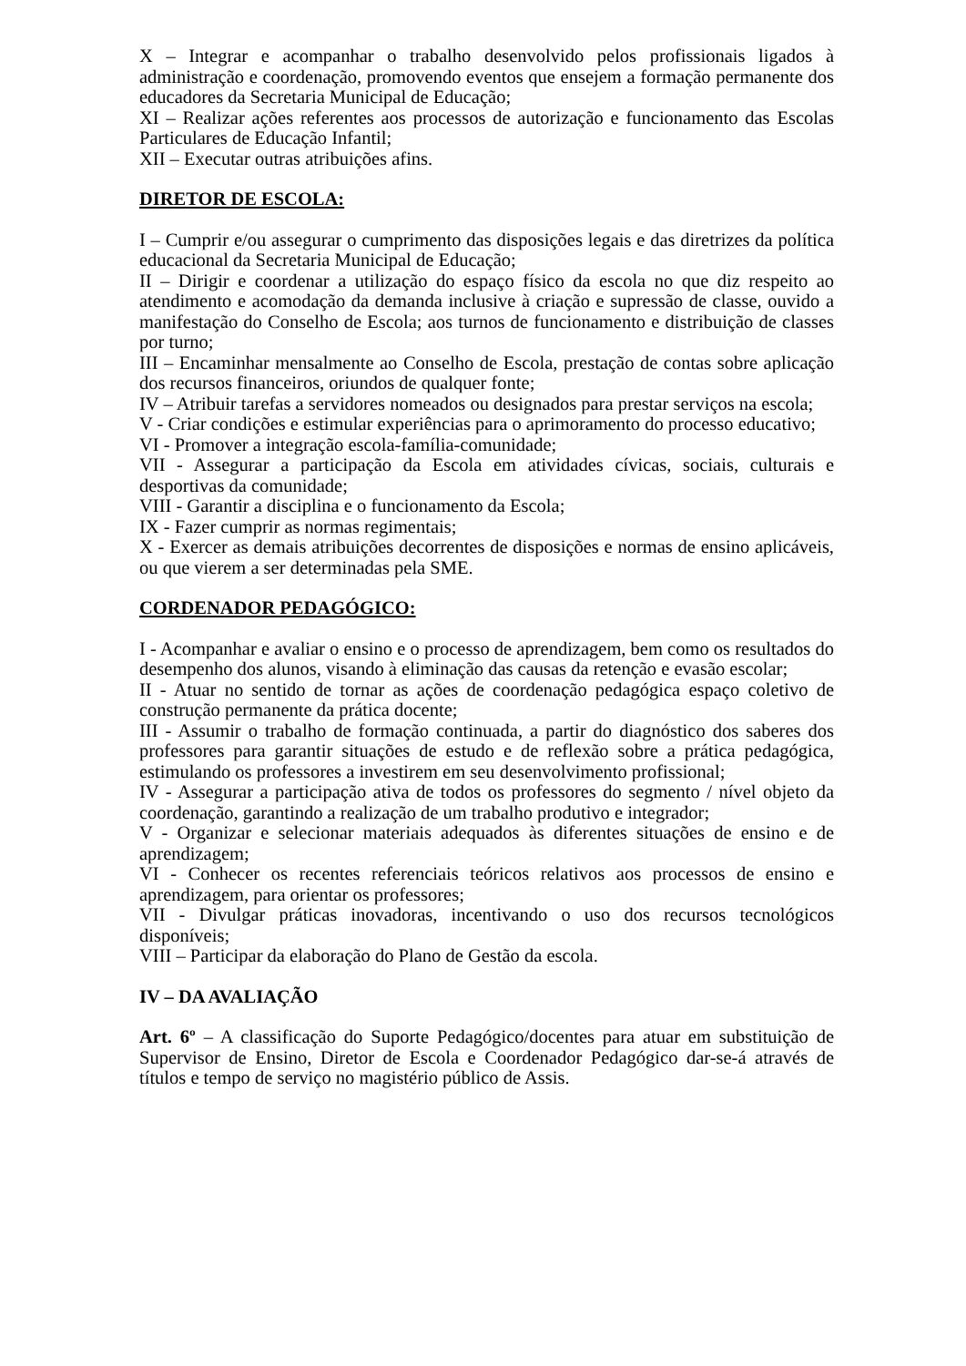X – Integrar e acompanhar o trabalho desenvolvido pelos profissionais ligados à administração e coordenação, promovendo eventos que ensejem a formação permanente dos educadores da Secretaria Municipal de Educação;
XI – Realizar ações referentes aos processos de autorização e funcionamento das Escolas Particulares de Educação Infantil;
XII – Executar outras atribuições afins.
DIRETOR DE ESCOLA:
I – Cumprir e/ou assegurar o cumprimento das disposições legais e das diretrizes da política educacional da Secretaria Municipal de Educação;
II – Dirigir e coordenar a utilização do espaço físico da escola no que diz respeito ao atendimento e acomodação da demanda inclusive à criação e supressão de classe, ouvido a manifestação do Conselho de Escola; aos turnos de funcionamento e distribuição de classes por turno;
III – Encaminhar mensalmente ao Conselho de Escola, prestação de contas sobre aplicação dos recursos financeiros, oriundos de qualquer fonte;
IV – Atribuir tarefas a servidores nomeados ou designados para prestar serviços na escola;
V - Criar condições e estimular experiências para o aprimoramento do processo educativo;
VI - Promover a integração escola-família-comunidade;
VII - Assegurar a participação da Escola em atividades cívicas, sociais, culturais e desportivas da comunidade;
VIII - Garantir a disciplina e o funcionamento da Escola;
IX - Fazer cumprir as normas regimentais;
X - Exercer as demais atribuições decorrentes de disposições e normas de ensino aplicáveis, ou que vierem a ser determinadas pela SME.
CORDENADOR PEDAGÓGICO:
I - Acompanhar e avaliar o ensino e o processo de aprendizagem, bem como os resultados do desempenho dos alunos, visando à eliminação das causas da retenção e evasão escolar;
II - Atuar no sentido de tornar as ações de coordenação pedagógica espaço coletivo de construção permanente da prática docente;
III - Assumir o trabalho de formação continuada, a partir do diagnóstico dos saberes dos professores para garantir situações de estudo e de reflexão sobre a prática pedagógica, estimulando os professores a investirem em seu desenvolvimento profissional;
IV - Assegurar a participação ativa de todos os professores do segmento / nível objeto da coordenação, garantindo a realização de um trabalho produtivo e integrador;
V - Organizar e selecionar materiais adequados às diferentes situações de ensino e de aprendizagem;
VI - Conhecer os recentes referenciais teóricos relativos aos processos de ensino e aprendizagem, para orientar os professores;
VII - Divulgar práticas inovadoras, incentivando o uso dos recursos tecnológicos disponíveis;
VIII – Participar da elaboração do Plano de Gestão da escola.
IV – DA AVALIAÇÃO
Art. 6º – A classificação do Suporte Pedagógico/docentes para atuar em substituição de Supervisor de Ensino, Diretor de Escola e Coordenador Pedagógico dar-se-á através de títulos e tempo de serviço no magistério público de Assis.